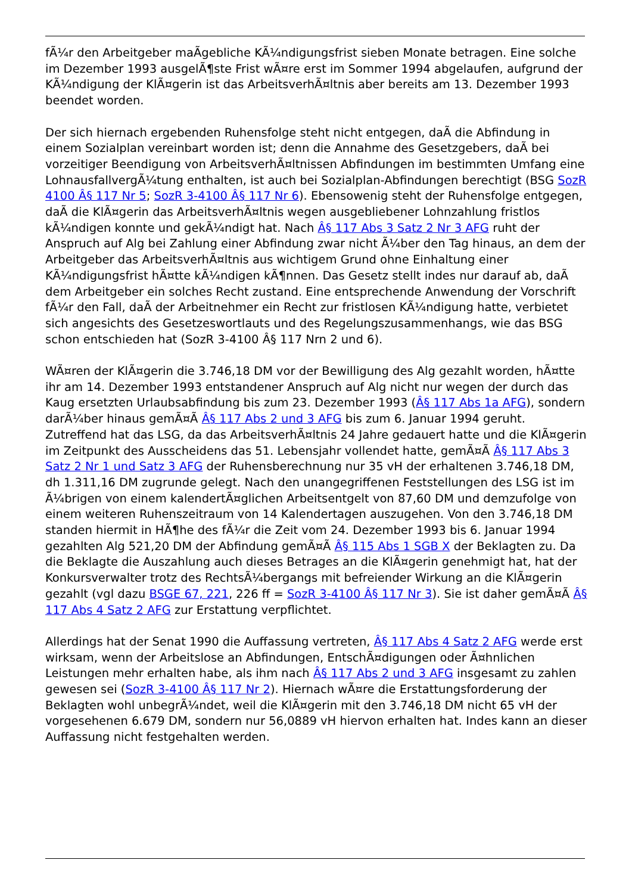fÃ¼r den Arbeitgeber maÃgebliche KÃ¼ndigungsfrist sieben Monate betragen. Eine solche im Dezember 1993 ausgelÃ¶ste Frist wÃ¤re erst im Sommer 1994 abgelaufen, aufgrund der KÃ¼ndigung der KlÃ¤gerin ist das ArbeitsverhÃ¤ltnis aber bereits am 13. Dezember 1993 beendet worden.
Der sich hiernach ergebenden Ruhensfolge steht nicht entgegen, daÃ die Abfindung in einem Sozialplan vereinbart worden ist; denn die Annahme des Gesetzgebers, daÃ bei vorzeitiger Beendigung von ArbeitsverhÃ¤ltnissen Abfindungen im bestimmten Umfang eine LohnausfallvergÃ¼tung enthalten, ist auch bei Sozialplan-Abfindungen berechtigt (BSG SozR 4100 Â§ 117 Nr 5; SozR 3-4100 Â§ 117 Nr 6). Ebensowenig steht der Ruhensfolge entgegen, daÃ die KlÃ¤gerin das ArbeitsverhÃ¤ltnis wegen ausgebliebener Lohnzahlung fristlos kÃ¼ndigen konnte und gekÃ¼ndigt hat. Nach Â§ 117 Abs 3 Satz 2 Nr 3 AFG ruht der Anspruch auf Alg bei Zahlung einer Abfindung zwar nicht Ã¼ber den Tag hinaus, an dem der Arbeitgeber das ArbeitsverhÃ¤ltnis aus wichtigem Grund ohne Einhaltung einer KÃ¼ndigungsfrist hÃ¤tte kÃ¼ndigen kÃ¶nnen. Das Gesetz stellt indes nur darauf ab, daÃ dem Arbeitgeber ein solches Recht zustand. Eine entsprechende Anwendung der Vorschrift fÃ¼r den Fall, daÃ der Arbeitnehmer ein Recht zur fristlosen KÃ¼ndigung hatte, verbietet sich angesichts des Gesetzeswortlauts und des Regelungszusammenhangs, wie das BSG schon entschieden hat (SozR 3-4100 Â§ 117 Nrn 2 und 6).
WÃ¤ren der KlÃ¤gerin die 3.746,18 DM vor der Bewilligung des Alg gezahlt worden, hÃ¤tte ihr am 14. Dezember 1993 entstandener Anspruch auf Alg nicht nur wegen der durch das Kaug ersetzten Urlaubsabfindung bis zum 23. Dezember 1993 (Â§ 117 Abs 1a AFG), sondern darÃ¼ber hinaus gemÃ¤Ã Â§ 117 Abs 2 und 3 AFG bis zum 6. Januar 1994 geruht. Zutreffend hat das LSG, da das ArbeitsverhÃ¤ltnis 24 Jahre gedauert hatte und die KlÃ¤gerin im Zeitpunkt des Ausscheidens das 51. Lebensjahr vollendet hatte, gemÃ¤Ã Â§ 117 Abs 3 Satz 2 Nr 1 und Satz 3 AFG der Ruhensberechnung nur 35 vH der erhaltenen 3.746,18 DM, dh 1.311,16 DM zugrunde gelegt. Nach den unangegriffenen Feststellungen des LSG ist im Ã¼brigen von einem kalendertÃ¤glichen Arbeitsentgelt von 87,60 DM und demzufolge von einem weiteren Ruhenszeitraum von 14 Kalendertagen auszugehen. Von den 3.746,18 DM standen hiermit in HÃ¶he des fÃ¼r die Zeit vom 24. Dezember 1993 bis 6. Januar 1994 gezahlten Alg 521,20 DM der Abfindung gemÃ¤Ã Â§ 115 Abs 1 SGB X der Beklagten zu. Da die Beklagte die Auszahlung auch dieses Betrages an die KlÃ¤gerin genehmigt hat, hat der Konkursverwalter trotz des RechtsÃ¼bergangs mit befreiender Wirkung an die KlÃ¤gerin gezahlt (vgl dazu BSGE 67, 221, 226 ff = SozR 3-4100 Â§ 117 Nr 3). Sie ist daher gemÃ¤Ã Â§ 117 Abs 4 Satz 2 AFG zur Erstattung verpflichtet.
Allerdings hat der Senat 1990 die Auffassung vertreten, Â§ 117 Abs 4 Satz 2 AFG werde erst wirksam, wenn der Arbeitslose an Abfindungen, EntschÃ¤digungen oder Ã¤hnlichen Leistungen mehr erhalten habe, als ihm nach Â§ 117 Abs 2 und 3 AFG insgesamt zu zahlen gewesen sei (SozR 3-4100 Â§ 117 Nr 2). Hiernach wÃ¤re die Erstattungsforderung der Beklagten wohl unbegrÃ¼ndet, weil die KlÃ¤gerin mit den 3.746,18 DM nicht 65 vH der vorgesehenen 6.679 DM, sondern nur 56,0889 vH hiervon erhalten hat. Indes kann an dieser Auffassung nicht festgehalten werden.